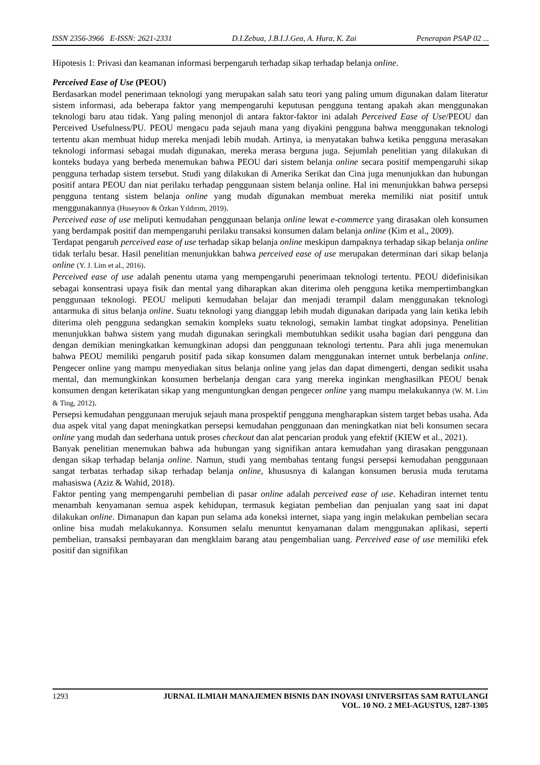ISSN 2356-3966 E-ISSN: 2621-2331 D.I.Zebua, J.B.I.J.Gea, A. Hura, K. Zai Penerapan PSAP 02 ...
Hipotesis 1: Privasi dan keamanan informasi berpengaruh terhadap sikap terhadap belanja online.
Perceived Ease of Use (PEOU)
Berdasarkan model penerimaan teknologi yang merupakan salah satu teori yang paling umum digunakan dalam literatur sistem informasi, ada beberapa faktor yang mempengaruhi keputusan pengguna tentang apakah akan menggunakan teknologi baru atau tidak. Yang paling menonjol di antara faktor-faktor ini adalah Perceived Ease of Use/PEOU dan Perceived Usefulness/PU. PEOU mengacu pada sejauh mana yang diyakini pengguna bahwa menggunakan teknologi tertentu akan membuat hidup mereka menjadi lebih mudah. Artinya, ia menyatakan bahwa ketika pengguna merasakan teknologi informasi sebagai mudah digunakan, mereka merasa berguna juga. Sejumlah penelitian yang dilakukan di konteks budaya yang berbeda menemukan bahwa PEOU dari sistem belanja online secara positif mempengaruhi sikap pengguna terhadap sistem tersebut. Studi yang dilakukan di Amerika Serikat dan Cina juga menunjukkan dan hubungan positif antara PEOU dan niat perilaku terhadap penggunaan sistem belanja online. Hal ini menunjukkan bahwa persepsi pengguna tentang sistem belanja online yang mudah digunakan membuat mereka memiliki niat positif untuk menggunakannya (Huseynov & Özkan Yıldırım, 2019).
Perceived ease of use meliputi kemudahan penggunaan belanja online lewat e-commerce yang dirasakan oleh konsumen yang berdampak positif dan mempengaruhi perilaku transaksi konsumen dalam belanja online (Kim et al., 2009).
Terdapat pengaruh perceived ease of use terhadap sikap belanja online meskipun dampaknya terhadap sikap belanja online tidak terlalu besar. Hasil penelitian menunjukkan bahwa perceived ease of use merupakan determinan dari sikap belanja online (Y. J. Lim et al., 2016).
Perceived ease of use adalah penentu utama yang mempengaruhi penerimaan teknologi tertentu. PEOU didefinisikan sebagai konsentrasi upaya fisik dan mental yang diharapkan akan diterima oleh pengguna ketika mempertimbangkan penggunaan teknologi. PEOU meliputi kemudahan belajar dan menjadi terampil dalam menggunakan teknologi antarmuka di situs belanja online. Suatu teknologi yang dianggap lebih mudah digunakan daripada yang lain ketika lebih diterima oleh pengguna sedangkan semakin kompleks suatu teknologi, semakin lambat tingkat adopsinya. Penelitian menunjukkan bahwa sistem yang mudah digunakan seringkali membutuhkan sedikit usaha bagian dari pengguna dan dengan demikian meningkatkan kemungkinan adopsi dan penggunaan teknologi tertentu. Para ahli juga menemukan bahwa PEOU memiliki pengaruh positif pada sikap konsumen dalam menggunakan internet untuk berbelanja online. Pengecer online yang mampu menyediakan situs belanja online yang jelas dan dapat dimengerti, dengan sedikit usaha mental, dan memungkinkan konsumen berbelanja dengan cara yang mereka inginkan menghasilkan PEOU benak konsumen dengan keterikatan sikap yang menguntungkan dengan pengecer online yang mampu melakukannya (W. M. Lim & Ting, 2012).
Persepsi kemudahan penggunaan merujuk sejauh mana prospektif pengguna mengharapkan sistem target bebas usaha. Ada dua aspek vital yang dapat meningkatkan persepsi kemudahan penggunaan dan meningkatkan niat beli konsumen secara online yang mudah dan sederhana untuk proses checkout dan alat pencarian produk yang efektif (KIEW et al., 2021).
Banyak penelitian menemukan bahwa ada hubungan yang signifikan antara kemudahan yang dirasakan penggunaan dengan sikap terhadap belanja online. Namun, studi yang membahas tentang fungsi persepsi kemudahan penggunaan sangat terbatas terhadap sikap terhadap belanja online, khususnya di kalangan konsumen berusia muda terutama mahasiswa (Aziz & Wahid, 2018).
Faktor penting yang mempengaruhi pembelian di pasar online adalah perceived ease of use. Kehadiran internet tentu menambah kenyamanan semua aspek kehidupan, termasuk kegiatan pembelian dan penjualan yang saat ini dapat dilakukan online. Dimanapun dan kapan pun selama ada koneksi internet, siapa yang ingin melakukan pembelian secara online bisa mudah melakukannya. Konsumen selalu menuntut kenyamanan dalam menggunakan aplikasi, seperti pembelian, transaksi pembayaran dan mengklaim barang atau pengembalian uang. Perceived ease of use memiliki efek positif dan signifikan
1293 JURNAL ILMIAH MANAJEMEN BISNIS DAN INOVASI UNIVERSITAS SAM RATULANGI
VOL. 10 NO. 2 MEI-AGUSTUS, 1287-1305